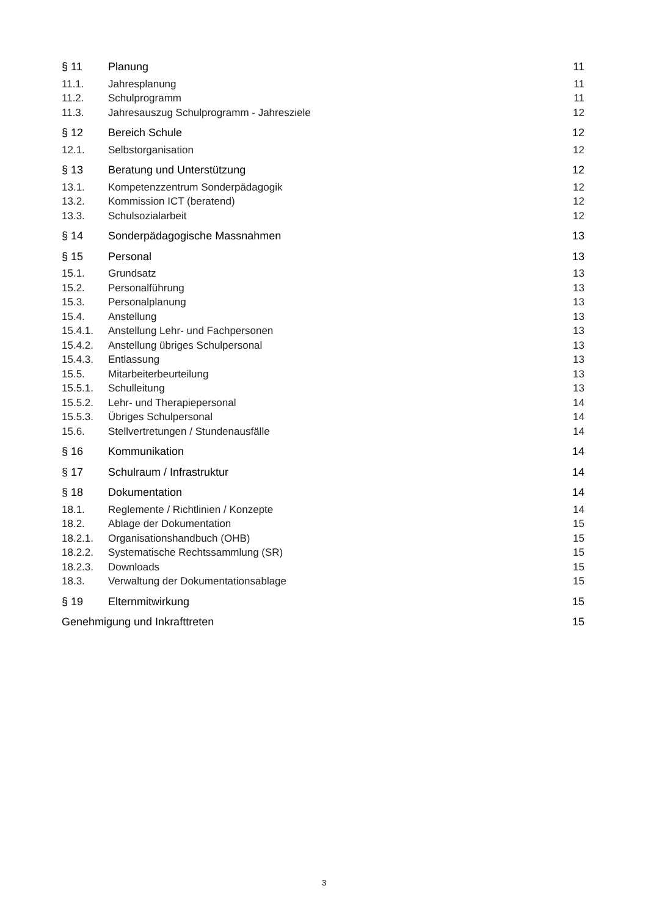§ 11 Planung 11
11.1. Jahresplanung 11
11.2. Schulprogramm 11
11.3. Jahresauszug Schulprogramm - Jahresziele 12
§ 12 Bereich Schule 12
12.1. Selbstorganisation 12
§ 13 Beratung und Unterstützung 12
13.1. Kompetenzzentrum Sonderpädagogik 12
13.2. Kommission ICT (beratend) 12
13.3. Schulsozialarbeit 12
§ 14 Sonderpädagogische Massnahmen 13
§ 15 Personal 13
15.1. Grundsatz 13
15.2. Personalführung 13
15.3. Personalplanung 13
15.4. Anstellung 13
15.4.1. Anstellung Lehr- und Fachpersonen 13
15.4.2. Anstellung übriges Schulpersonal 13
15.4.3. Entlassung 13
15.5. Mitarbeiterbeurteilung 13
15.5.1. Schulleitung 13
15.5.2. Lehr- und Therapiepersonal 14
15.5.3. Übriges Schulpersonal 14
15.6. Stellvertretungen / Stundenausfälle 14
§ 16 Kommunikation 14
§ 17 Schulraum / Infrastruktur 14
§ 18 Dokumentation 14
18.1. Reglemente / Richtlinien / Konzepte 14
18.2. Ablage der Dokumentation 15
18.2.1. Organisationshandbuch (OHB) 15
18.2.2. Systematische Rechtssammlung (SR) 15
18.2.3. Downloads 15
18.3. Verwaltung der Dokumentationsablage 15
§ 19 Elternmitwirkung 15
Genehmigung und Inkrafttreten 15
3